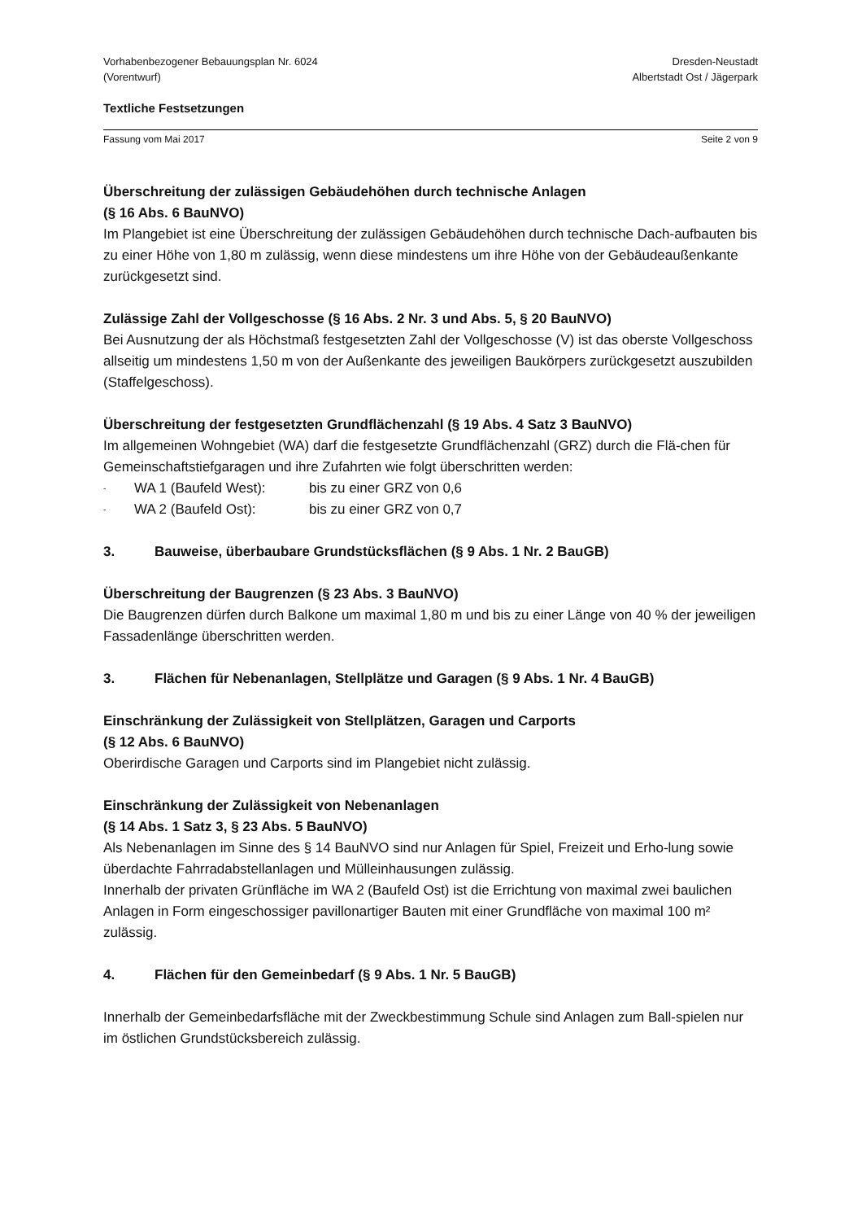Vorhabenbezogener Bebauungsplan Nr. 6024
(Vorentwurf)
Dresden-Neustadt
Albertstadt Ost / Jägerpark
Textliche Festsetzungen
Fassung vom Mai 2017 Seite 2 von 9
Überschreitung der zulässigen Gebäudehöhen durch technische Anlagen
(§ 16 Abs. 6 BauNVO)
Im Plangebiet ist eine Überschreitung der zulässigen Gebäudehöhen durch technische Dach-aufbauten bis zu einer Höhe von 1,80 m zulässig, wenn diese mindestens um ihre Höhe von der Gebäudeaußenkante zurückgesetzt sind.
Zulässige Zahl der Vollgeschosse (§ 16 Abs. 2 Nr. 3 und Abs. 5, § 20 BauNVO)
Bei Ausnutzung der als Höchstmaß festgesetzten Zahl der Vollgeschosse (V) ist das oberste Vollgeschoss allseitig um mindestens 1,50 m von der Außenkante des jeweiligen Baukörpers zurückgesetzt auszubilden (Staffelgeschoss).
Überschreitung der festgesetzten Grundflächenzahl (§ 19 Abs. 4 Satz 3 BauNVO)
Im allgemeinen Wohngebiet (WA) darf die festgesetzte Grundflächenzahl (GRZ) durch die Flä-chen für Gemeinschaftstiefgaragen und ihre Zufahrten wie folgt überschritten werden:
- WA 1 (Baufeld West): bis zu einer GRZ von 0,6
- WA 2 (Baufeld Ost): bis zu einer GRZ von 0,7
3. Bauweise, überbaubare Grundstücksflächen (§ 9 Abs. 1 Nr. 2 BauGB)
Überschreitung der Baugrenzen (§ 23 Abs. 3 BauNVO)
Die Baugrenzen dürfen durch Balkone um maximal 1,80 m und bis zu einer Länge von 40 % der jeweiligen Fassadenlänge überschritten werden.
3. Flächen für Nebenanlagen, Stellplätze und Garagen (§ 9 Abs. 1 Nr. 4 BauGB)
Einschränkung der Zulässigkeit von Stellplätzen, Garagen und Carports
(§ 12 Abs. 6 BauNVO)
Oberirdische Garagen und Carports sind im Plangebiet nicht zulässig.
Einschränkung der Zulässigkeit von Nebenanlagen
(§ 14 Abs. 1 Satz 3, § 23 Abs. 5 BauNVO)
Als Nebenanlagen im Sinne des § 14 BauNVO sind nur Anlagen für Spiel, Freizeit und Erho-lung sowie überdachte Fahrradabstellanlagen und Mülleinhausungen zulässig.
Innerhalb der privaten Grünfläche im WA 2 (Baufeld Ost) ist die Errichtung von maximal zwei baulichen Anlagen in Form eingeschossiger pavillonartiger Bauten mit einer Grundfläche von maximal 100 m² zulässig.
4. Flächen für den Gemeinbedarf (§ 9 Abs. 1 Nr. 5 BauGB)
Innerhalb der Gemeinbedarfsfläche mit der Zweckbestimmung Schule sind Anlagen zum Ball-spielen nur im östlichen Grundstücksbereich zulässig.